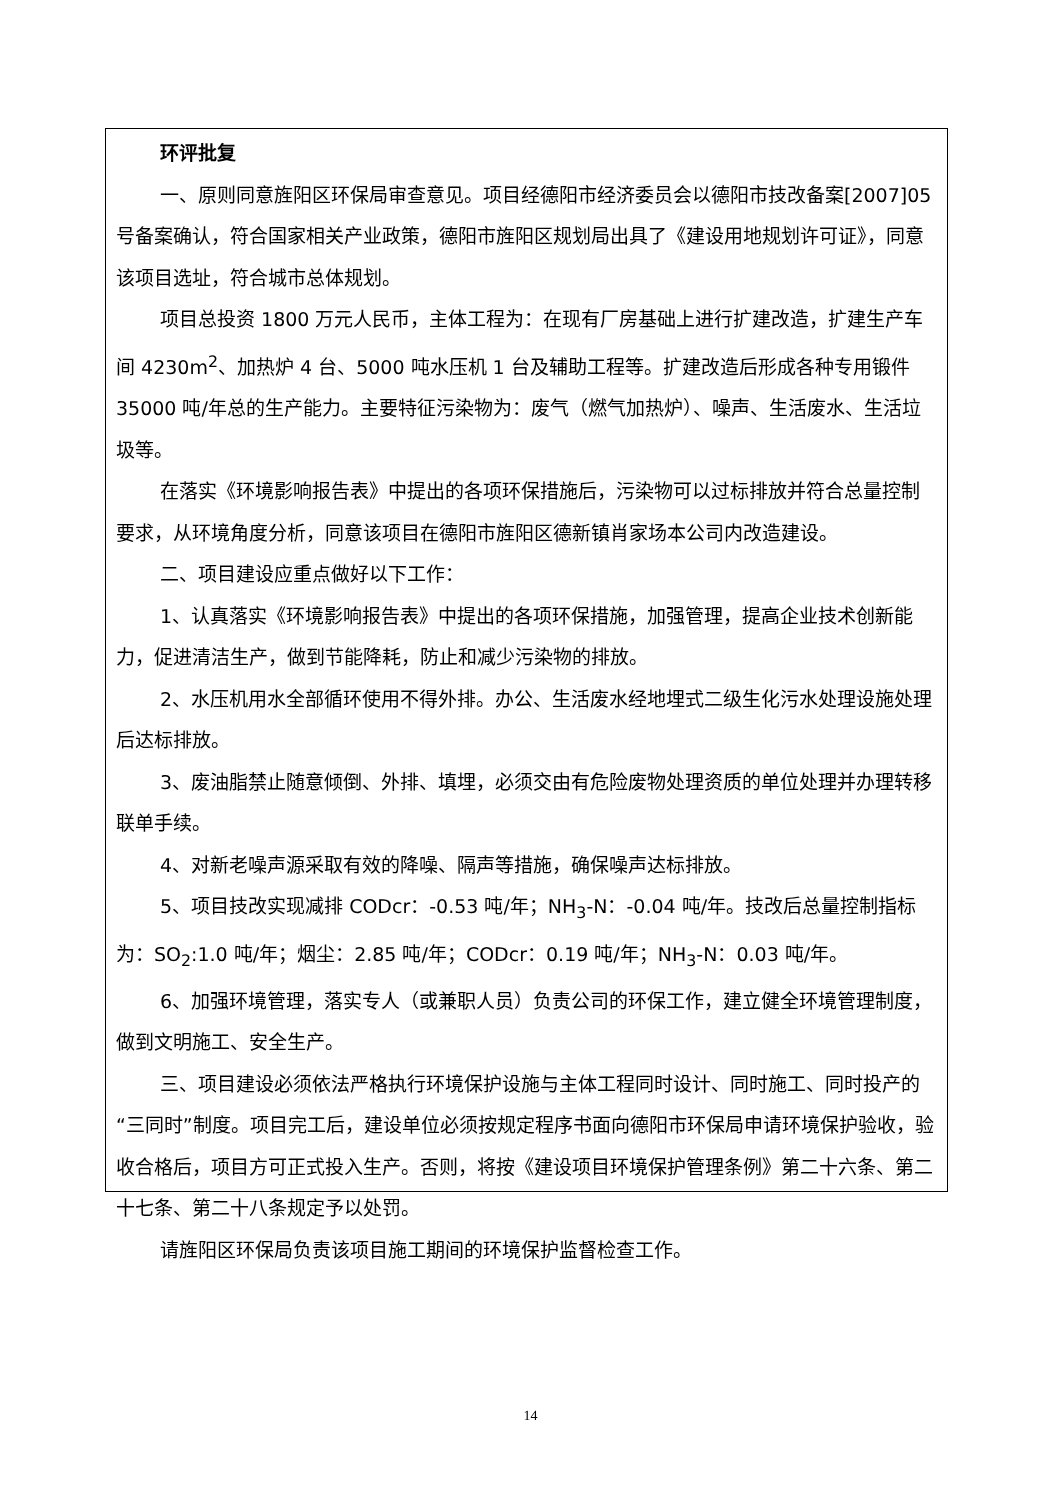环评批复
一、原则同意旌阳区环保局审查意见。项目经德阳市经济委员会以德阳市技改备案[2007]05号备案确认，符合国家相关产业政策，德阳市旌阳区规划局出具了《建设用地规划许可证》，同意该项目选址，符合城市总体规划。
项目总投资 1800 万元人民币，主体工程为：在现有厂房基础上进行扩建改造，扩建生产车间 4230m<sup>2</sup>、加热炉 4 台、5000 吨水压机 1 台及辅助工程等。扩建改造后形成各种专用锻件 35000 吨/年总的生产能力。主要特征污染物为：废气（燃气加热炉）、噪声、生活废水、生活垃圾等。
在落实《环境影响报告表》中提出的各项环保措施后，污染物可以过标排放并符合总量控制要求，从环境角度分析，同意该项目在德阳市旌阳区德新镇肖家场本公司内改造建设。
二、项目建设应重点做好以下工作：
1、认真落实《环境影响报告表》中提出的各项环保措施，加强管理，提高企业技术创新能力，促进清洁生产，做到节能降耗，防止和减少污染物的排放。
2、水压机用水全部循环使用不得外排。办公、生活废水经地埋式二级生化污水处理设施处理后达标排放。
3、废油脂禁止随意倾倒、外排、填埋，必须交由有危险废物处理资质的单位处理并办理转移联单手续。
4、对新老噪声源采取有效的降噪、隔声等措施，确保噪声达标排放。
5、项目技改实现减排 CODcr：-0.53 吨/年；NH<sub>3</sub>-N：-0.04 吨/年。技改后总量控制指标为：SO<sub>2</sub>:1.0 吨/年；烟尘：2.85 吨/年；CODcr：0.19 吨/年；NH<sub>3</sub>-N：0.03 吨/年。
6、加强环境管理，落实专人（或兼职人员）负责公司的环保工作，建立健全环境管理制度，做到文明施工、安全生产。
三、项目建设必须依法严格执行环境保护设施与主体工程同时设计、同时施工、同时投产的“三同时”制度。项目完工后，建设单位必须按规定程序书面向德阳市环保局申请环境保护验收，验收合格后，项目方可正式投入生产。否则，将按《建设项目环境保护管理条例》第二十六条、第二十七条、第二十八条规定予以处罚。
请旌阳区环保局负责该项目施工期间的环境保护监督检查工作。
14